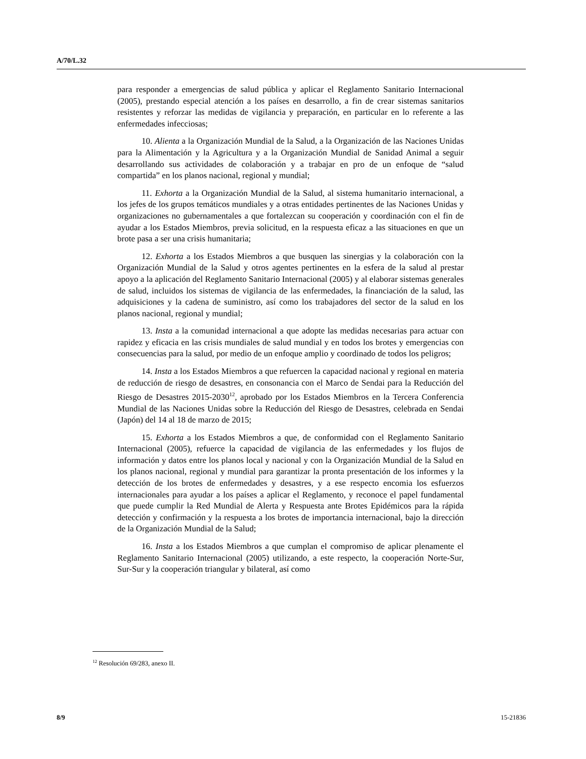A/70/L.32
para responder a emergencias de salud pública y aplicar el Reglamento Sanitario Internacional (2005), prestando especial atención a los países en desarrollo, a fin de crear sistemas sanitarios resistentes y reforzar las medidas de vigilancia y preparación, en particular en lo referente a las enfermedades infecciosas;
10. Alienta a la Organización Mundial de la Salud, a la Organización de las Naciones Unidas para la Alimentación y la Agricultura y a la Organización Mundial de Sanidad Animal a seguir desarrollando sus actividades de colaboración y a trabajar en pro de un enfoque de “salud compartida” en los planos nacional, regional y mundial;
11. Exhorta a la Organización Mundial de la Salud, al sistema humanitario internacional, a los jefes de los grupos temáticos mundiales y a otras entidades pertinentes de las Naciones Unidas y organizaciones no gubernamentales a que fortalezcan su cooperación y coordinación con el fin de ayudar a los Estados Miembros, previa solicitud, en la respuesta eficaz a las situaciones en que un brote pasa a ser una crisis humanitaria;
12. Exhorta a los Estados Miembros a que busquen las sinergias y la colaboración con la Organización Mundial de la Salud y otros agentes pertinentes en la esfera de la salud al prestar apoyo a la aplicación del Reglamento Sanitario Internacional (2005) y al elaborar sistemas generales de salud, incluidos los sistemas de vigilancia de las enfermedades, la financiación de la salud, las adquisiciones y la cadena de suministro, así como los trabajadores del sector de la salud en los planos nacional, regional y mundial;
13. Insta a la comunidad internacional a que adopte las medidas necesarias para actuar con rapidez y eficacia en las crisis mundiales de salud mundial y en todos los brotes y emergencias con consecuencias para la salud, por medio de un enfoque amplio y coordinado de todos los peligros;
14. Insta a los Estados Miembros a que refuercen la capacidad nacional y regional en materia de reducción de riesgo de desastres, en consonancia con el Marco de Sendai para la Reducción del Riesgo de Desastres 2015-2030<sup>12</sup>, aprobado por los Estados Miembros en la Tercera Conferencia Mundial de las Naciones Unidas sobre la Reducción del Riesgo de Desastres, celebrada en Sendai (Japón) del 14 al 18 de marzo de 2015;
15. Exhorta a los Estados Miembros a que, de conformidad con el Reglamento Sanitario Internacional (2005), refuerce la capacidad de vigilancia de las enfermedades y los flujos de información y datos entre los planos local y nacional y con la Organización Mundial de la Salud en los planos nacional, regional y mundial para garantizar la pronta presentación de los informes y la detección de los brotes de enfermedades y desastres, y a ese respecto encomia los esfuerzos internacionales para ayudar a los países a aplicar el Reglamento, y reconoce el papel fundamental que puede cumplir la Red Mundial de Alerta y Respuesta ante Brotes Epidémicos para la rápida detección y confirmación y la respuesta a los brotes de importancia internacional, bajo la dirección de la Organización Mundial de la Salud;
16. Insta a los Estados Miembros a que cumplan el compromiso de aplicar plenamente el Reglamento Sanitario Internacional (2005) utilizando, a este respecto, la cooperación Norte-Sur, Sur-Sur y la cooperación triangular y bilateral, así como
<sup>12</sup> Resolución 69/283, anexo II.
8/9 15-21836